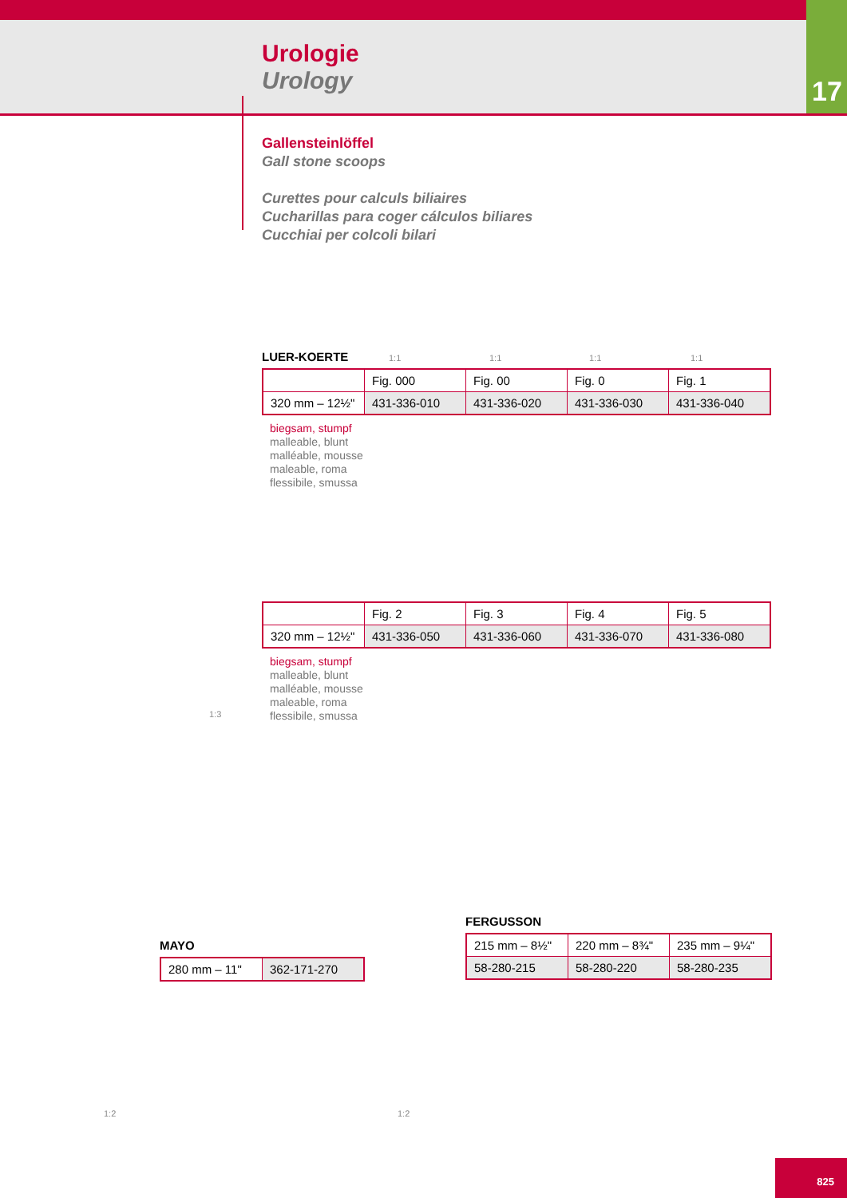Urologie
Urology
17
Gallensteinlöffel
Gall stone scoops
Curettes pour calculs biliaires
Cucharillas para coger cálculos biliares
Cucchiai per colcoli bilari
LUER-KOERTE
| | Fig. 000 | Fig. 00 | Fig. 0 | Fig. 1 |
| 320 mm – 12½" | 431-336-010 | 431-336-020 | 431-336-030 | 431-336-040 |
biegsam, stumpf
malleable, blunt
malléable, mousse
maleable, roma
flessibile, smussa
| | Fig. 2 | Fig. 3 | Fig. 4 | Fig. 5 |
| 320 mm – 12½" | 431-336-050 | 431-336-060 | 431-336-070 | 431-336-080 |
biegsam, stumpf
malleable, blunt
malléable, mousse
maleable, roma
flessibile, smussa
MAYO
| 280 mm – 11" | 362-171-270 |
FERGUSSON
| 215 mm – 8½" | 220 mm – 8¾" | 235 mm – 9¼" |
| 58-280-215 | 58-280-220 | 58-280-235 |
1:1 1:1 1:1 1:1
1:3
1:2 1:2
825